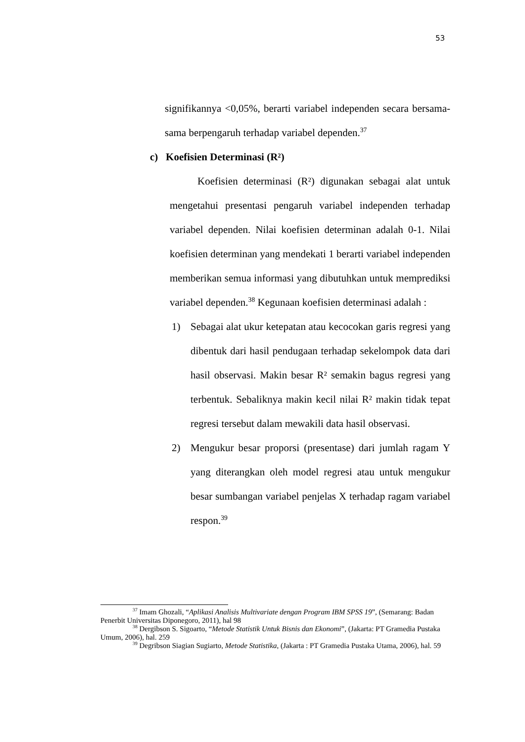53
signifikannya <0,05%, berarti variabel independen secara bersama-sama berpengaruh terhadap variabel dependen.<sup>37</sup>
c) Koefisien Determinasi (R²)
Koefisien determinasi (R²) digunakan sebagai alat untuk mengetahui presentasi pengaruh variabel independen terhadap variabel dependen. Nilai koefisien determinan adalah 0-1. Nilai koefisien determinan yang mendekati 1 berarti variabel independen memberikan semua informasi yang dibutuhkan untuk memprediksi variabel dependen.<sup>38</sup> Kegunaan koefisien determinasi adalah :
1) Sebagai alat ukur ketepatan atau kecocokan garis regresi yang dibentuk dari hasil pendugaan terhadap sekelompok data dari hasil observasi. Makin besar R² semakin bagus regresi yang terbentuk. Sebaliknya makin kecil nilai R² makin tidak tepat regresi tersebut dalam mewakili data hasil observasi.
2) Mengukur besar proporsi (presentase) dari jumlah ragam Y yang diterangkan oleh model regresi atau untuk mengukur besar sumbangan variabel penjelas X terhadap ragam variabel respon.<sup>39</sup>
<sup>37</sup> Imam Ghozali, “Aplikasi Analisis Multivariate dengan Program IBM SPSS 19”, (Semarang: Badan Penerbit Universitas Diponegoro, 2011), hal 98
<sup>38</sup> Dergibson S. Sigoarto, “Metode Statistik Untuk Bisnis dan Ekonomi”, (Jakarta: PT Gramedia Pustaka Umum, 2006), hal. 259
<sup>39</sup> Degribson Siagian Sugiarto, Metode Statistika, (Jakarta : PT Gramedia Pustaka Utama, 2006), hal. 59